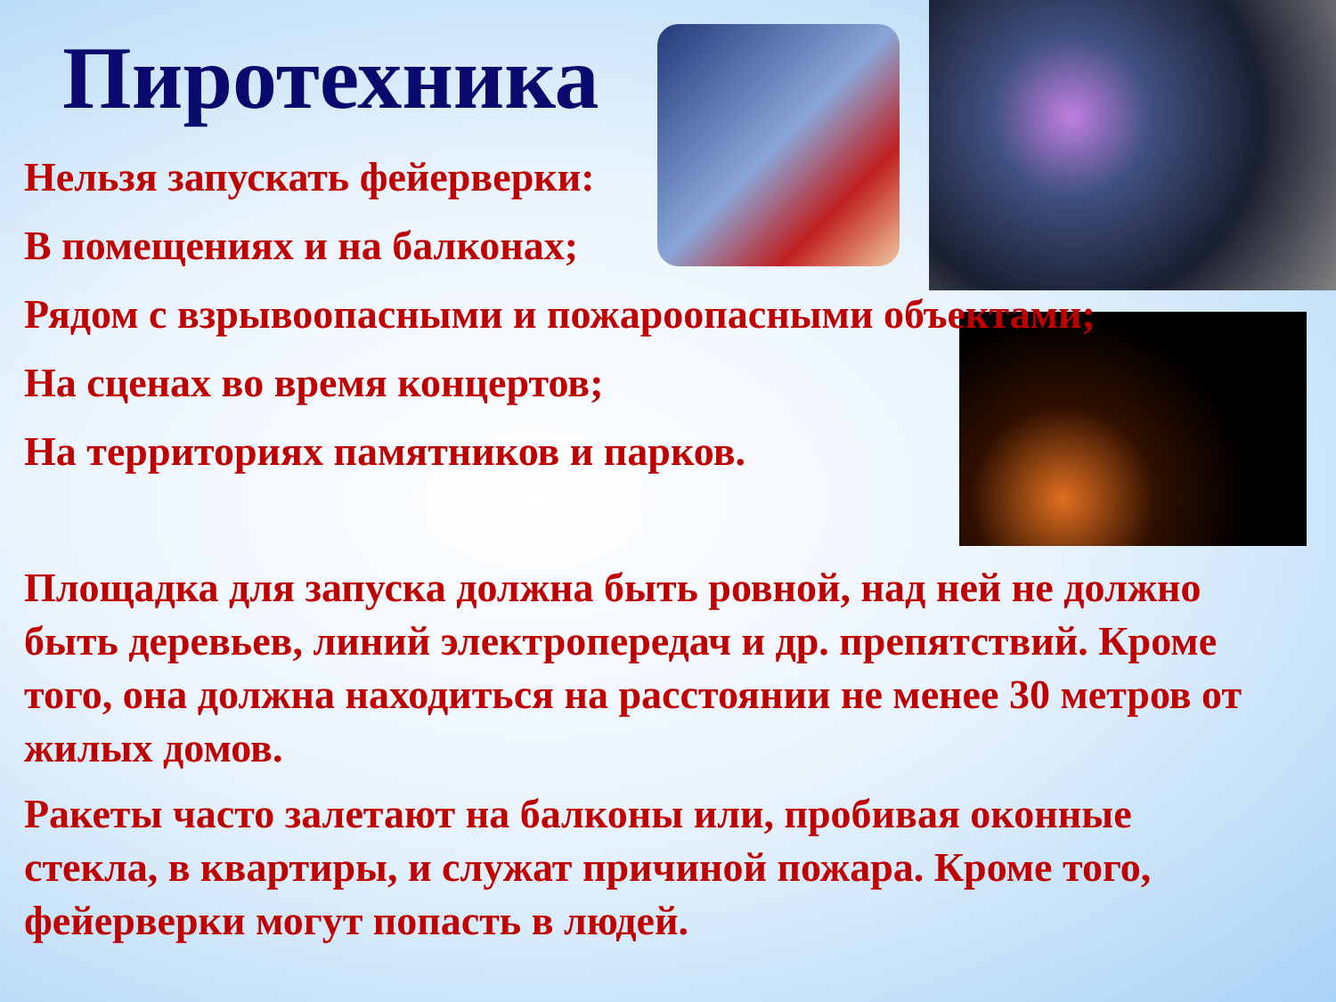Пиротехника
Нельзя запускать фейерверки:
В помещениях и на балконах;
Рядом с взрывоопасными и пожароопасными объектами;
На сценах во время концертов;
На территориях памятников и парков.
Площадка для запуска должна быть ровной, над ней не должно быть деревьев, линий электропередач и др. препятствий. Кроме того, она должна находиться на расстоянии не менее 30 метров от жилых домов.
Ракеты часто залетают на балконы или, пробивая оконные стекла, в квартиры, и служат причиной пожара. Кроме того, фейерверки могут попасть в людей.